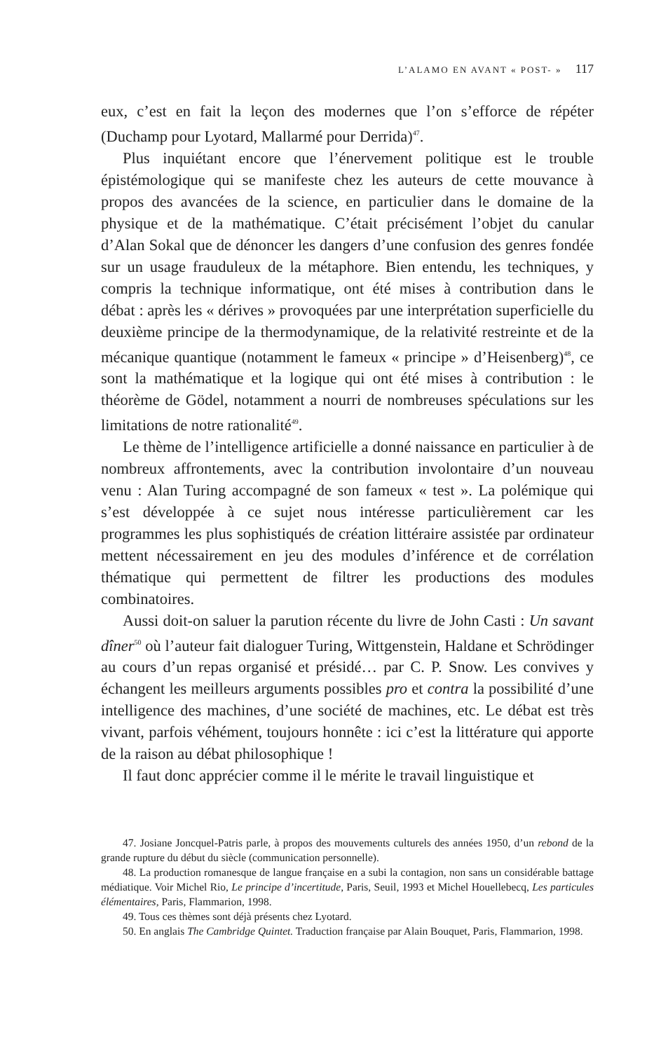L’ALAMO EN AVANT « POST- » 117
eux, c’est en fait la leçon des modernes que l’on s’efforce de répéter (Duchamp pour Lyotard, Mallarmé pour Derrida)<sup>47</sup>.
Plus inquiétant encore que l’énervement politique est le trouble épistémologique qui se manifeste chez les auteurs de cette mouvance à propos des avancées de la science, en particulier dans le domaine de la physique et de la mathématique. C’était précisément l’objet du canular d’Alan Sokal que de dénoncer les dangers d’une confusion des genres fondée sur un usage frauduleux de la métaphore. Bien entendu, les techniques, y compris la technique informatique, ont été mises à contribution dans le débat : après les « dérives » provoquées par une interprétation superficielle du deuxième principe de la thermodynamique, de la relativité restreinte et de la mécanique quantique (notamment le fameux « principe » d’Heisenberg)<sup>48</sup>, ce sont la mathématique et la logique qui ont été mises à contribution : le théorème de Gödel, notamment a nourri de nombreuses spéculations sur les limitations de notre rationalité<sup>49</sup>.
Le thème de l’intelligence artificielle a donné naissance en particulier à de nombreux affrontements, avec la contribution involontaire d’un nouveau venu : Alan Turing accompagné de son fameux « test ». La polémique qui s’est développée à ce sujet nous intéresse particulièrement car les programmes les plus sophistiqués de création littéraire assistée par ordinateur mettent nécessairement en jeu des modules d’inférence et de corrélation thématique qui permettent de filtrer les productions des modules combinatoires.
Aussi doit-on saluer la parution récente du livre de John Casti : Un savant dîner<sup>50</sup> où l’auteur fait dialoguer Turing, Wittgenstein, Haldane et Schrödinger au cours d’un repas organisé et présidé… par C. P. Snow. Les convives y échangent les meilleurs arguments possibles pro et contra la possibilité d’une intelligence des machines, d’une société de machines, etc. Le débat est très vivant, parfois véhément, toujours honnête : ici c’est la littérature qui apporte de la raison au débat philosophique !
Il faut donc apprécier comme il le mérite le travail linguistique et
47. Josiane Joncquel-Patris parle, à propos des mouvements culturels des années 1950, d’un rebond de la grande rupture du début du siècle (communication personnelle).
48. La production romanesque de langue française en a subi la contagion, non sans un considérable battage médiatique. Voir Michel Rio, Le principe d’incertitude, Paris, Seuil, 1993 et Michel Houellebecq, Les particules élémentaires, Paris, Flammarion, 1998.
49. Tous ces thèmes sont déjà présents chez Lyotard.
50. En anglais The Cambridge Quintet. Traduction française par Alain Bouquet, Paris, Flammarion, 1998.